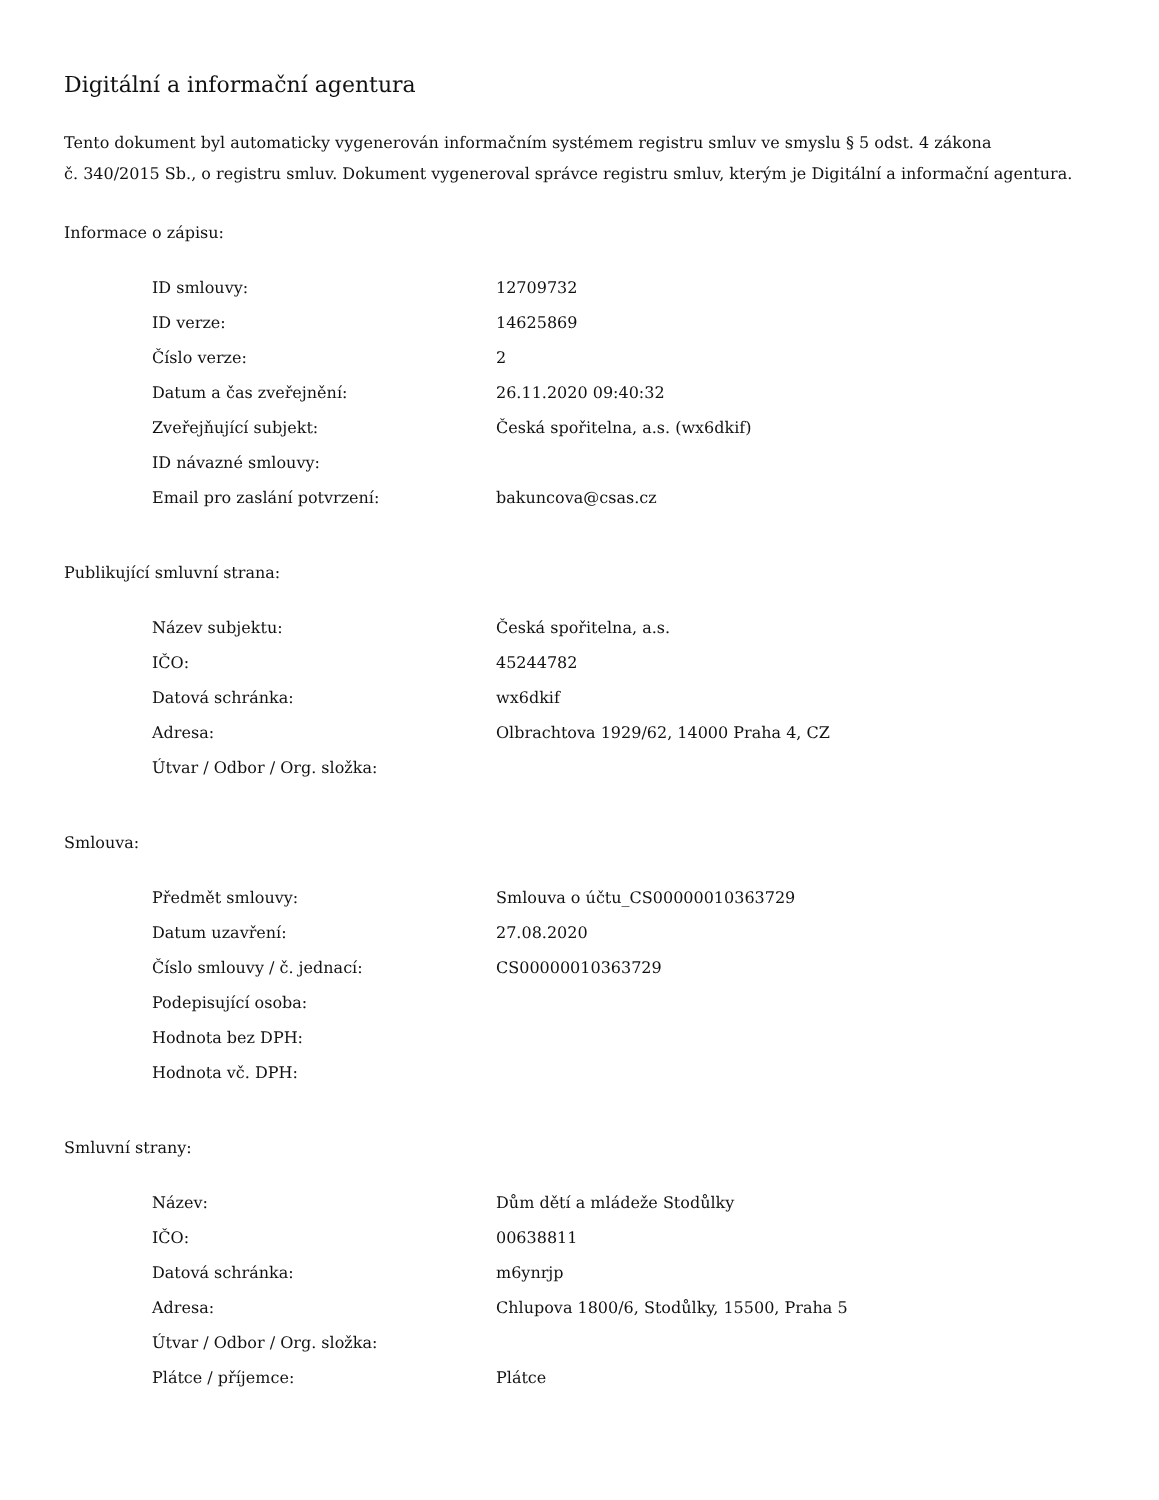Digitální a informační agentura
Tento dokument byl automaticky vygenerován informačním systémem registru smluv ve smyslu § 5 odst. 4 zákona
č. 340/2015 Sb., o registru smluv. Dokument vygeneroval správce registru smluv, kterým je Digitální a informační agentura.
Informace o zápisu:
| ID smlouvy: | 12709732 |
| ID verze: | 14625869 |
| Číslo verze: | 2 |
| Datum a čas zveřejnění: | 26.11.2020 09:40:32 |
| Zveřejňující subjekt: | Česká spořitelna, a.s. (wx6dkif) |
| ID návazné smlouvy: | |
| Email pro zaslání potvrzení: | bakuncova@csas.cz |
Publikující smluvní strana:
| Název subjektu: | Česká spořitelna, a.s. |
| IČO: | 45244782 |
| Datová schránka: | wx6dkif |
| Adresa: | Olbrachtova 1929/62, 14000 Praha 4, CZ |
| Útvar / Odbor / Org. složka: | |
Smlouva:
| Předmět smlouvy: | Smlouva o účtu_CS00000010363729 |
| Datum uzavření: | 27.08.2020 |
| Číslo smlouvy / č. jednací: | CS00000010363729 |
| Podepisující osoba: | |
| Hodnota bez DPH: | |
| Hodnota vč. DPH: | |
Smluvní strany:
| Název: | Dům dětí a mládeže Stodůlky |
| IČO: | 00638811 |
| Datová schránka: | m6ynrjp |
| Adresa: | Chlupova 1800/6, Stodůlky, 15500, Praha 5 |
| Útvar / Odbor / Org. složka: | |
| Plátce / příjemce: | Plátce |